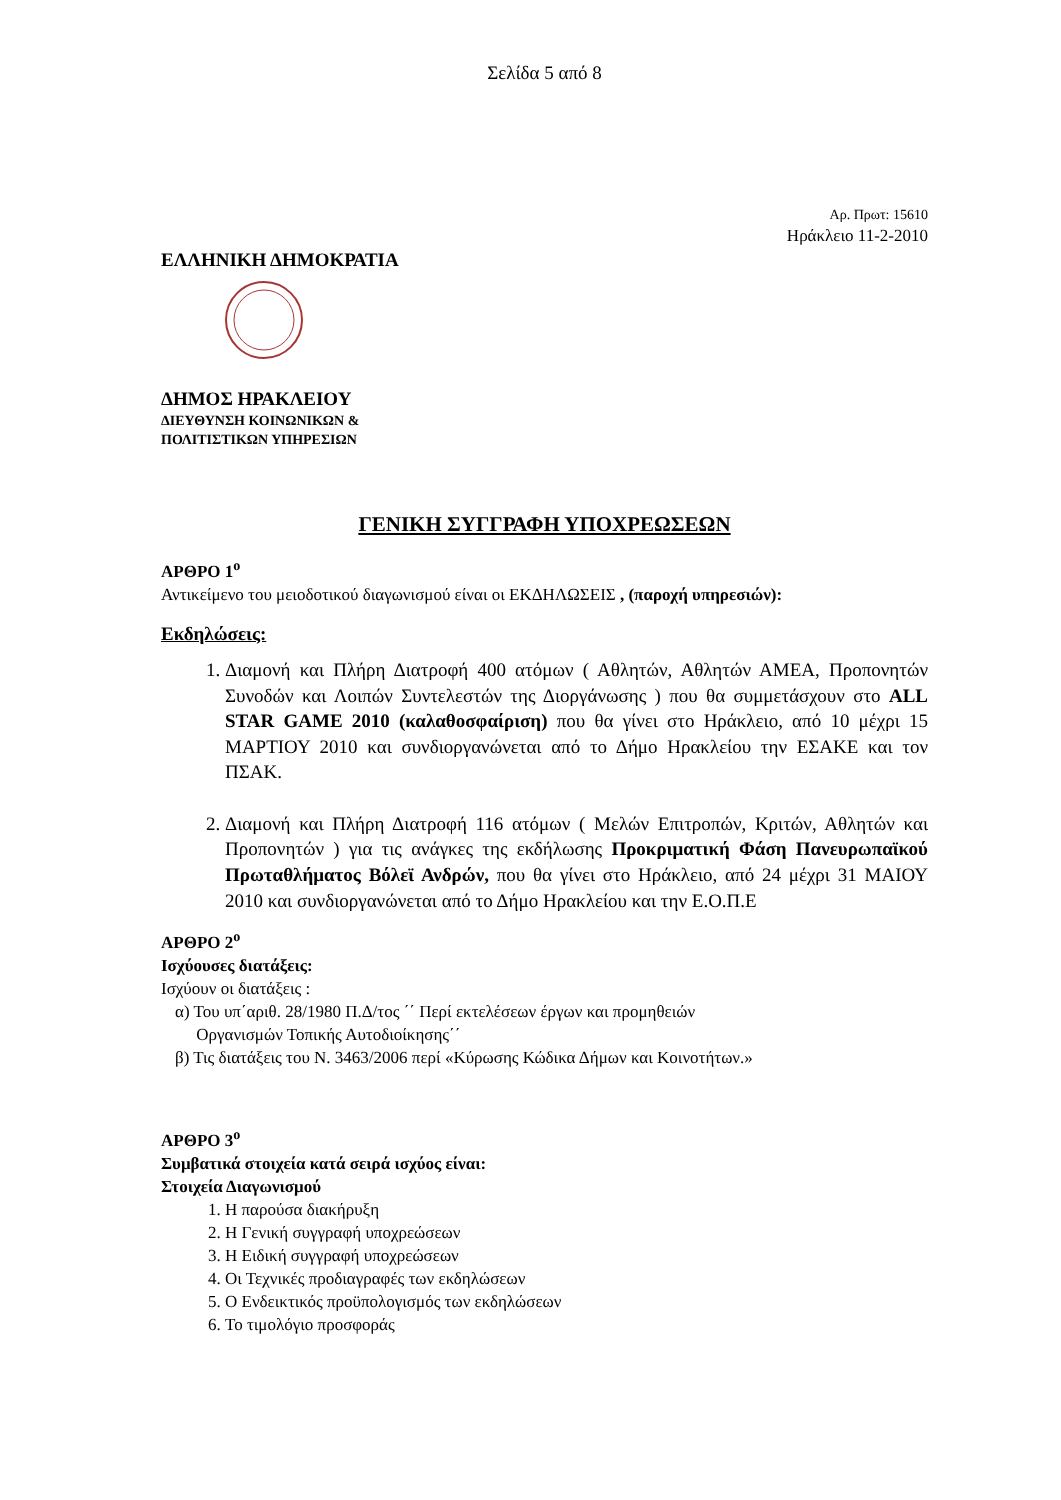Σελίδα 5 από 8
Αρ. Πρωτ: 15610
Ηράκλειο 11-2-2010
ΕΛΛΗΝΙΚΗ ΔΗΜΟΚΡΑΤΙΑ
ΔΗΜΟΣ ΗΡΑΚΛΕΙΟΥ
ΔΙΕΥΘΥΝΣΗ ΚΟΙΝΩΝΙΚΩΝ &
ΠΟΛΙΤΙΣΤΙΚΩΝ ΥΠΗΡΕΣΙΩΝ
ΓΕΝΙΚΗ ΣΥΓΓΡΑΦΗ ΥΠΟΧΡΕΩΣΕΩΝ
ΑΡΘΡΟ 1<sup>ο</sup>
Αντικείμενο του μειοδοτικού διαγωνισμού είναι οι ΕΚΔΗΛΩΣΕΙΣ , (παροχή υπηρεσιών):
Εκδηλώσεις:
1. Διαμονή και Πλήρη Διατροφή 400 ατόμων ( Αθλητών, Αθλητών ΑΜΕΑ, Προπονητών Συνοδών και Λοιπών Συντελεστών της Διοργάνωσης ) που θα συμμετάσχουν στο ALL STAR GAME 2010 (καλαθοσφαίριση) που θα γίνει στο Ηράκλειο, από 10 μέχρι 15 ΜΑΡΤΙΟΥ 2010 και συνδιοργανώνεται από το Δήμο Ηρακλείου την ΕΣΑΚΕ και τον ΠΣΑΚ.
2. Διαμονή και Πλήρη Διατροφή 116 ατόμων ( Μελών Επιτροπών, Κριτών, Αθλητών και Προπονητών ) για τις ανάγκες της εκδήλωσης Προκριματική Φάση Πανευρωπαϊκού Πρωταθλήματος Βόλεϊ Ανδρών, που θα γίνει στο Ηράκλειο, από 24 μέχρι 31 ΜΑΙΟΥ 2010 και συνδιοργανώνεται από το Δήμο Ηρακλείου και την Ε.Ο.Π.Ε
ΑΡΘΡΟ 2<sup>ο</sup>
Ισχύουσες διατάξεις:
Ισχύουν οι διατάξεις :
α) Του υπ΄αριθ. 28/1980 Π.Δ/τος ΄΄ Περί εκτελέσεων έργων και προμηθειών
Οργανισμών Τοπικής Αυτοδιοίκησης΄΄
β) Τις διατάξεις του Ν. 3463/2006 περί «Κύρωσης Κώδικα Δήμων και Κοινοτήτων.»
ΑΡΘΡΟ 3<sup>ο</sup>
Συμβατικά στοιχεία κατά σειρά ισχύος είναι:
Στοιχεία Διαγωνισμού
1. Η παρούσα διακήρυξη
2. Η Γενική συγγραφή υποχρεώσεων
3. Η Ειδική συγγραφή υποχρεώσεων
4. Οι Τεχνικές προδιαγραφές των εκδηλώσεων
5. Ο Ενδεικτικός προϋπολογισμός των εκδηλώσεων
6. Το τιμολόγιο προσφοράς